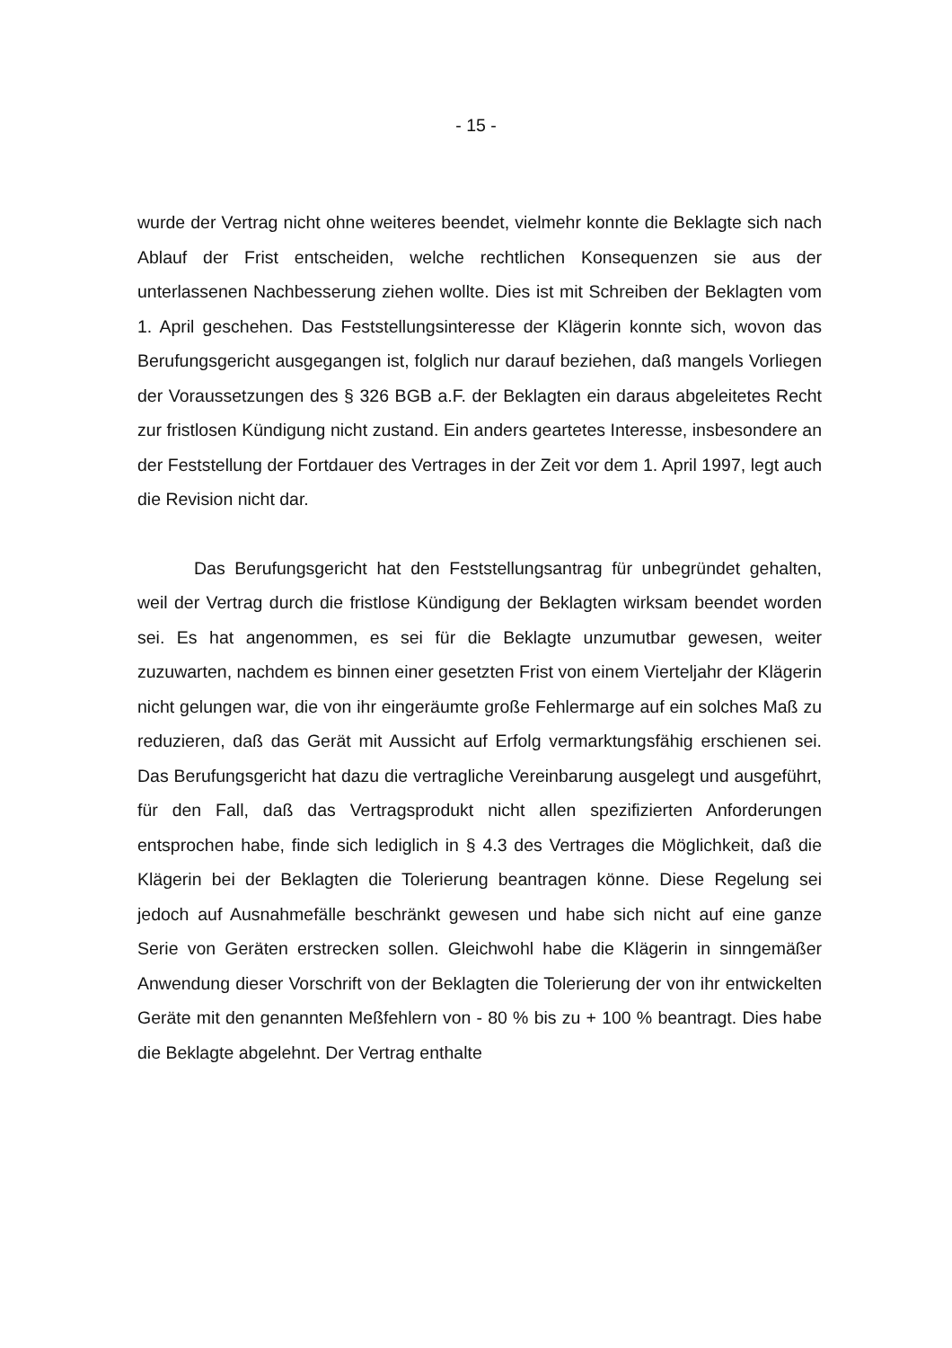- 15 -
wurde der Vertrag nicht ohne weiteres beendet, vielmehr konnte die Beklagte sich nach Ablauf der Frist entscheiden, welche rechtlichen Konsequenzen sie aus der unterlassenen Nachbesserung ziehen wollte. Dies ist mit Schreiben der Beklagten vom 1. April geschehen. Das Feststellungsinteresse der Klägerin konnte sich, wovon das Berufungsgericht ausgegangen ist, folglich nur darauf beziehen, daß mangels Vorliegen der Voraussetzungen des § 326 BGB a.F. der Beklagten ein daraus abgeleitetes Recht zur fristlosen Kündigung nicht zustand. Ein anders geartetes Interesse, insbesondere an der Feststellung der Fortdauer des Vertrages in der Zeit vor dem 1. April 1997, legt auch die Revision nicht dar.
Das Berufungsgericht hat den Feststellungsantrag für unbegründet gehalten, weil der Vertrag durch die fristlose Kündigung der Beklagten wirksam beendet worden sei. Es hat angenommen, es sei für die Beklagte unzumutbar gewesen, weiter zuzuwarten, nachdem es binnen einer gesetzten Frist von einem Vierteljahr der Klägerin nicht gelungen war, die von ihr eingeräumte große Fehlermarge auf ein solches Maß zu reduzieren, daß das Gerät mit Aussicht auf Erfolg vermarktungsfähig erschienen sei. Das Berufungsgericht hat dazu die vertragliche Vereinbarung ausgelegt und ausgeführt, für den Fall, daß das Vertragsprodukt nicht allen spezifizierten Anforderungen entsprochen habe, finde sich lediglich in § 4.3 des Vertrages die Möglichkeit, daß die Klägerin bei der Beklagten die Tolerierung beantragen könne. Diese Regelung sei jedoch auf Ausnahmefälle beschränkt gewesen und habe sich nicht auf eine ganze Serie von Geräten erstrecken sollen. Gleichwohl habe die Klägerin in sinngemäßer Anwendung dieser Vorschrift von der Beklagten die Tolerierung der von ihr entwickelten Geräte mit den genannten Meßfehlern von - 80 % bis zu + 100 % beantragt. Dies habe die Beklagte abgelehnt. Der Vertrag enthalte